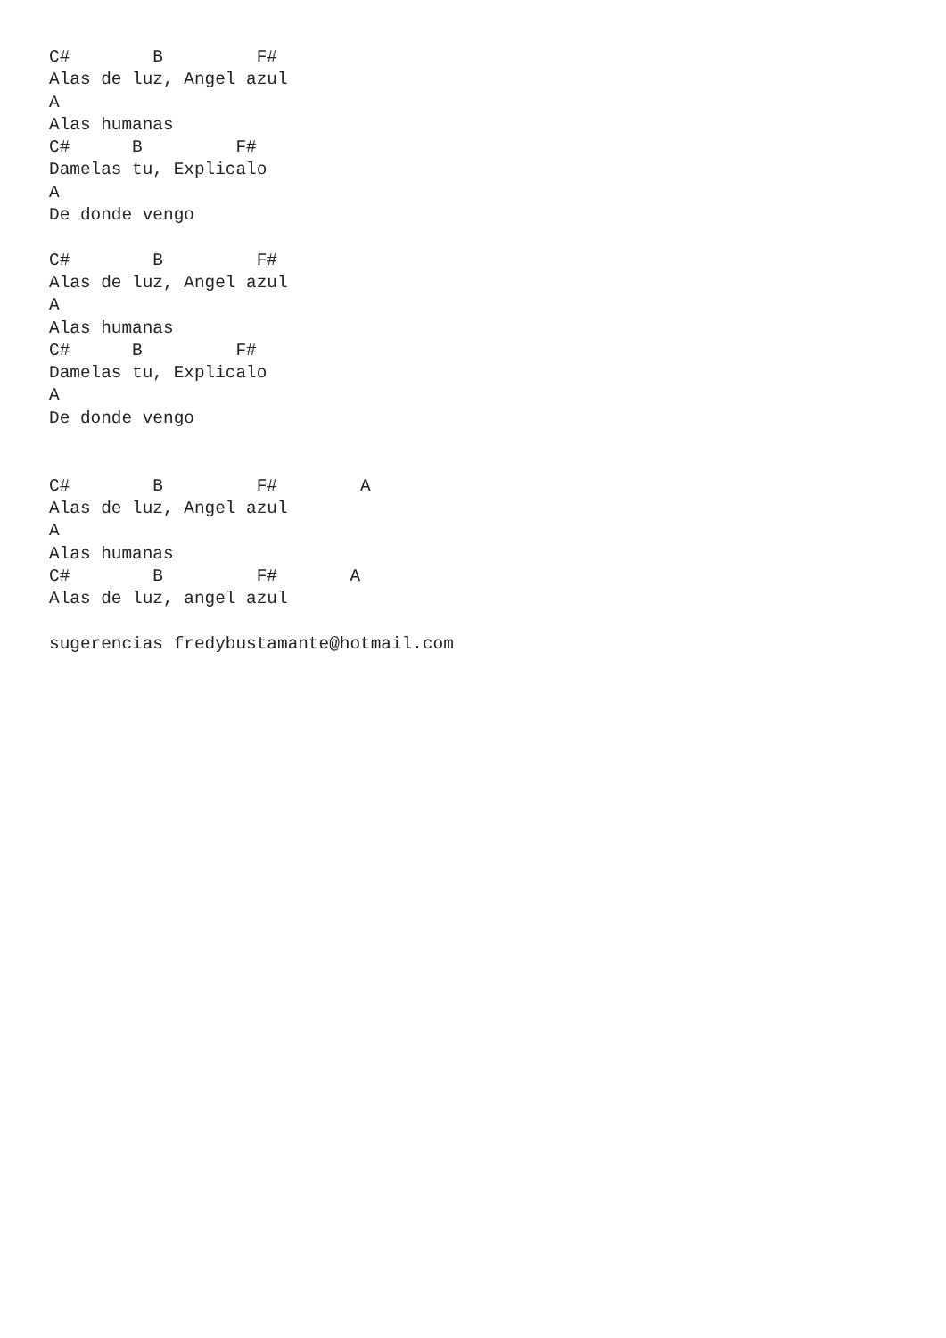C#        B         F#
Alas de luz, Angel azul
A
Alas humanas
C#      B         F#
Damelas tu, Explicalo
A
De donde vengo

C#        B         F#
Alas de luz, Angel azul
A
Alas humanas
C#      B         F#
Damelas tu, Explicalo
A
De donde vengo


C#        B         F#        A
Alas de luz, Angel azul
A
Alas humanas
C#        B         F#       A
Alas de luz, angel azul

sugerencias fredybustamante@hotmail.com